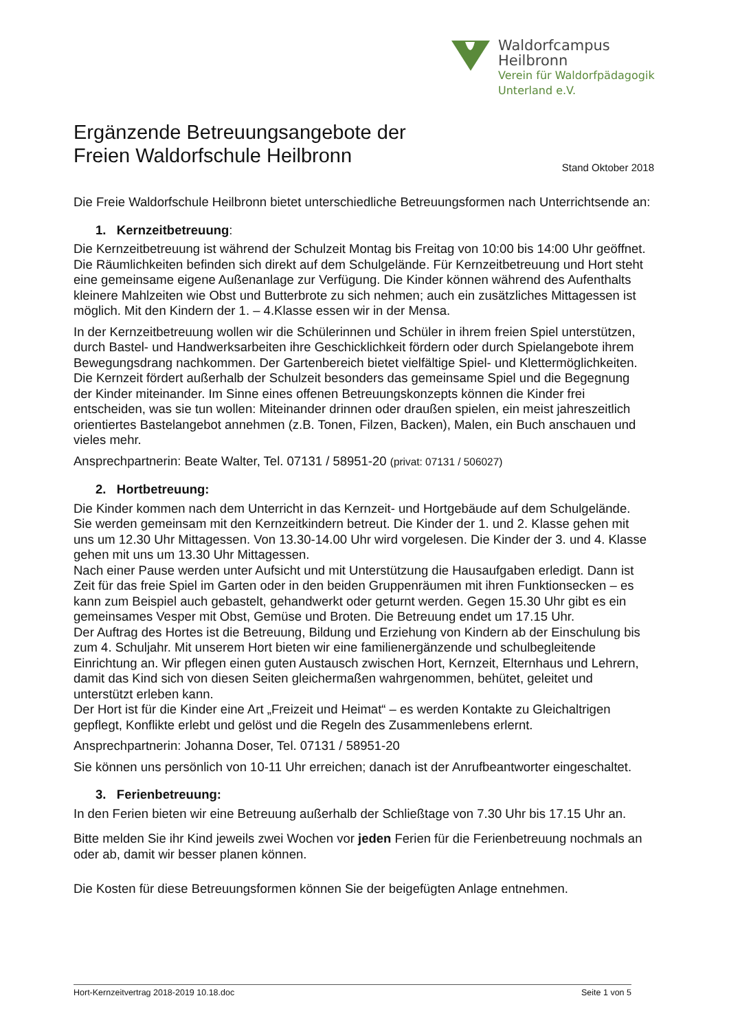Waldorfcampus
Heilbronn
Verein für Waldorfpädagogik
Unterland e.V.
Ergänzende Betreuungsangebote der
Freien Waldorfschule Heilbronn Stand Oktober 2018
Die Freie Waldorfschule Heilbronn bietet unterschiedliche Betreuungsformen nach Unterrichtsende an:
1. Kernzeitbetreuung:
Die Kernzeitbetreuung ist während der Schulzeit Montag bis Freitag von 10:00 bis 14:00 Uhr geöffnet. Die Räumlichkeiten befinden sich direkt auf dem Schulgelände. Für Kernzeitbetreuung und Hort steht eine gemeinsame eigene Außenanlage zur Verfügung. Die Kinder können während des Aufenthalts kleinere Mahlzeiten wie Obst und Butterbrote zu sich nehmen; auch ein zusätzliches Mittagessen ist möglich. Mit den Kindern der 1. – 4.Klasse essen wir in der Mensa.
In der Kernzeitbetreuung wollen wir die Schülerinnen und Schüler in ihrem freien Spiel unterstützen, durch Bastel- und Handwerksarbeiten ihre Geschicklichkeit fördern oder durch Spielangebote ihrem Bewegungsdrang nachkommen. Der Gartenbereich bietet vielfältige Spiel- und Klettermöglichkeiten. Die Kernzeit fördert außerhalb der Schulzeit besonders das gemeinsame Spiel und die Begegnung der Kinder miteinander. Im Sinne eines offenen Betreuungskonzepts können die Kinder frei entscheiden, was sie tun wollen: Miteinander drinnen oder draußen spielen, ein meist jahreszeitlich orientiertes Bastelangebot annehmen (z.B. Tonen, Filzen, Backen), Malen, ein Buch anschauen und vieles mehr.
Ansprechpartnerin: Beate Walter, Tel. 07131 / 58951-20 (privat: 07131 / 506027)
2. Hortbetreuung:
Die Kinder kommen nach dem Unterricht in das Kernzeit- und Hortgebäude auf dem Schulgelände. Sie werden gemeinsam mit den Kernzeitkindern betreut. Die Kinder der 1. und 2. Klasse gehen mit uns um 12.30 Uhr Mittagessen. Von 13.30-14.00 Uhr wird vorgelesen. Die Kinder der 3. und 4. Klasse gehen mit uns um 13.30 Uhr Mittagessen.
Nach einer Pause werden unter Aufsicht und mit Unterstützung die Hausaufgaben erledigt. Dann ist Zeit für das freie Spiel im Garten oder in den beiden Gruppenräumen mit ihren Funktionsecken – es kann zum Beispiel auch gebastelt, gehandwerkt oder geturnt werden. Gegen 15.30 Uhr gibt es ein gemeinsames Vesper mit Obst, Gemüse und Broten. Die Betreuung endet um 17.15 Uhr.
Der Auftrag des Hortes ist die Betreuung, Bildung und Erziehung von Kindern ab der Einschulung bis zum 4. Schuljahr. Mit unserem Hort bieten wir eine familienergänzende und schulbegleitende Einrichtung an. Wir pflegen einen guten Austausch zwischen Hort, Kernzeit, Elternhaus und Lehrern, damit das Kind sich von diesen Seiten gleichermaßen wahrgenommen, behütet, geleitet und unterstützt erleben kann.
Der Hort ist für die Kinder eine Art „Freizeit und Heimat“ – es werden Kontakte zu Gleichaltrigen gepflegt, Konflikte erlebt und gelöst und die Regeln des Zusammenlebens erlernt.
Ansprechpartnerin: Johanna Doser, Tel. 07131 / 58951-20
Sie können uns persönlich von 10-11 Uhr erreichen; danach ist der Anrufbeantworter eingeschaltet.
3. Ferienbetreuung:
In den Ferien bieten wir eine Betreuung außerhalb der Schließtage von 7.30 Uhr bis 17.15 Uhr an.
Bitte melden Sie ihr Kind jeweils zwei Wochen vor jeden Ferien für die Ferienbetreuung nochmals an oder ab, damit wir besser planen können.
Die Kosten für diese Betreuungsformen können Sie der beigefügten Anlage entnehmen.
Hort-Kernzeitvertrag 2018-2019 10.18.doc Seite 1 von 5